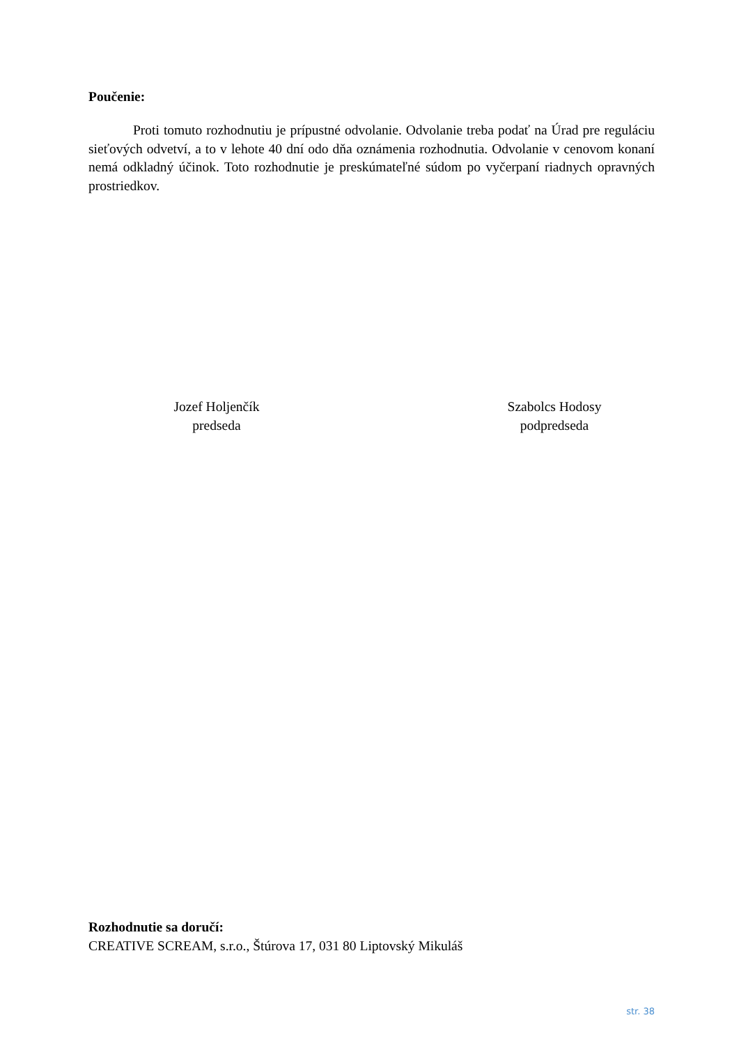Poučenie:
Proti tomuto rozhodnutiu je prípustné odvolanie. Odvolanie treba podať na Úrad pre reguláciu sieťových odvetví, a to v lehote 40 dní odo dňa oznámenia rozhodnutia. Odvolanie v cenovom konaní nemá odkladný účinok. Toto rozhodnutie je preskúmateľné súdom po vyčerpaní riadnych opravných prostriedkov.
Jozef Holjenčík
predseda
Szabolcs Hodosy
podpredseda
Rozhodnutie sa doručí:
CREATIVE SCREAM, s.r.o., Štúrova 17, 031 80 Liptovský Mikuláš
str. 38